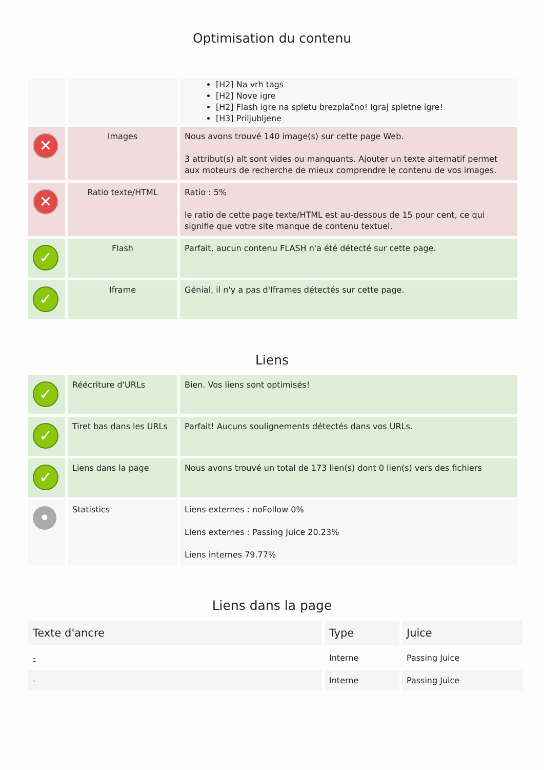Optimisation du contenu
| | | [H2] Na vrh tags [H2] Nove igre [H2] Flash igre na spletu brezplačno! Igraj spletne igre! [H3] Priljubljene |
| ✕ | Images | Nous avons trouvé 140 image(s) sur cette page Web. 3 attribut(s) alt sont vides ou manquants. Ajouter un texte alternatif permet aux moteurs de recherche de mieux comprendre le contenu de vos images. |
| ✕ | Ratio texte/HTML | Ratio : 5% le ratio de cette page texte/HTML est au-dessous de 15 pour cent, ce qui signifie que votre site manque de contenu textuel. |
| ✓ | Flash | Parfait, aucun contenu FLASH n'a été détecté sur cette page. |
| ✓ | Iframe | Génial, il n'y a pas d'Iframes détectés sur cette page. |
Liens
| ✓ | Réécriture d'URLs | Bien. Vos liens sont optimisés! |
| ✓ | Tiret bas dans les URLs | Parfait! Aucuns soulignements détectés dans vos URLs. |
| ✓ | Liens dans la page | Nous avons trouvé un total de 173 lien(s) dont 0 lien(s) vers des fichiers |
| • | Statistics | Liens externes : noFollow 0% Liens externes : Passing Juice 20.23% Liens internes 79.77% |
Liens dans la page
| Texte d'ancre | Type | Juice |
| --- | --- | --- |
| - | Interne | Passing Juice |
| - | Interne | Passing Juice |